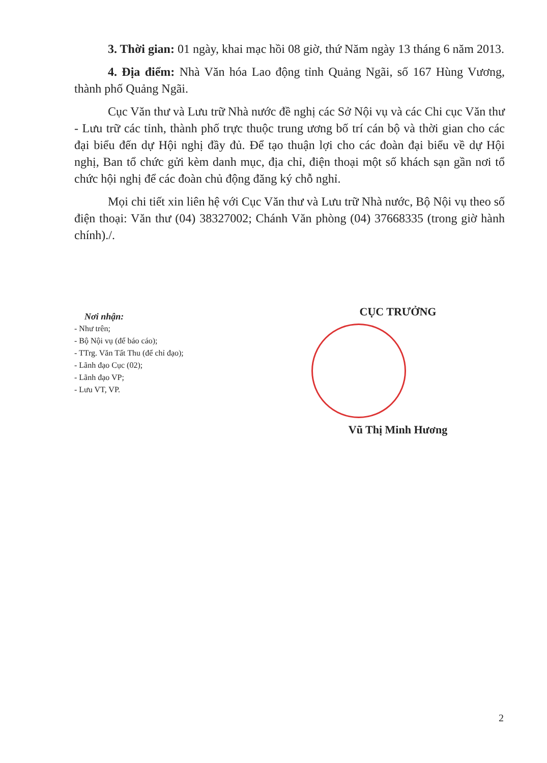3. Thời gian: 01 ngày, khai mạc hồi 08 giờ, thứ Năm ngày 13 tháng 6 năm 2013.
4. Địa điểm: Nhà Văn hóa Lao động tỉnh Quảng Ngãi, số 167 Hùng Vương, thành phố Quảng Ngãi.
Cục Văn thư và Lưu trữ Nhà nước đề nghị các Sở Nội vụ và các Chi cục Văn thư - Lưu trữ các tỉnh, thành phố trực thuộc trung ương bố trí cán bộ và thời gian cho các đại biểu đến dự Hội nghị đầy đủ. Để tạo thuận lợi cho các đoàn đại biểu về dự Hội nghị, Ban tổ chức gửi kèm danh mục, địa chỉ, điện thoại một số khách sạn gần nơi tổ chức hội nghị để các đoàn chủ động đăng ký chỗ nghỉ.
Mọi chi tiết xin liên hệ với Cục Văn thư và Lưu trữ Nhà nước, Bộ Nội vụ theo số điện thoại: Văn thư (04) 38327002; Chánh Văn phòng (04) 37668335 (trong giờ hành chính)./.
Nơi nhận:
- Như trên;
- Bộ Nội vụ (để báo cáo);
- TTrg. Văn Tất Thu (để chỉ đạo);
- Lãnh đạo Cục (02);
- Lãnh đạo VP;
- Lưu VT, VP.
CỤC TRƯỞNG
Vũ Thị Minh Hương
2